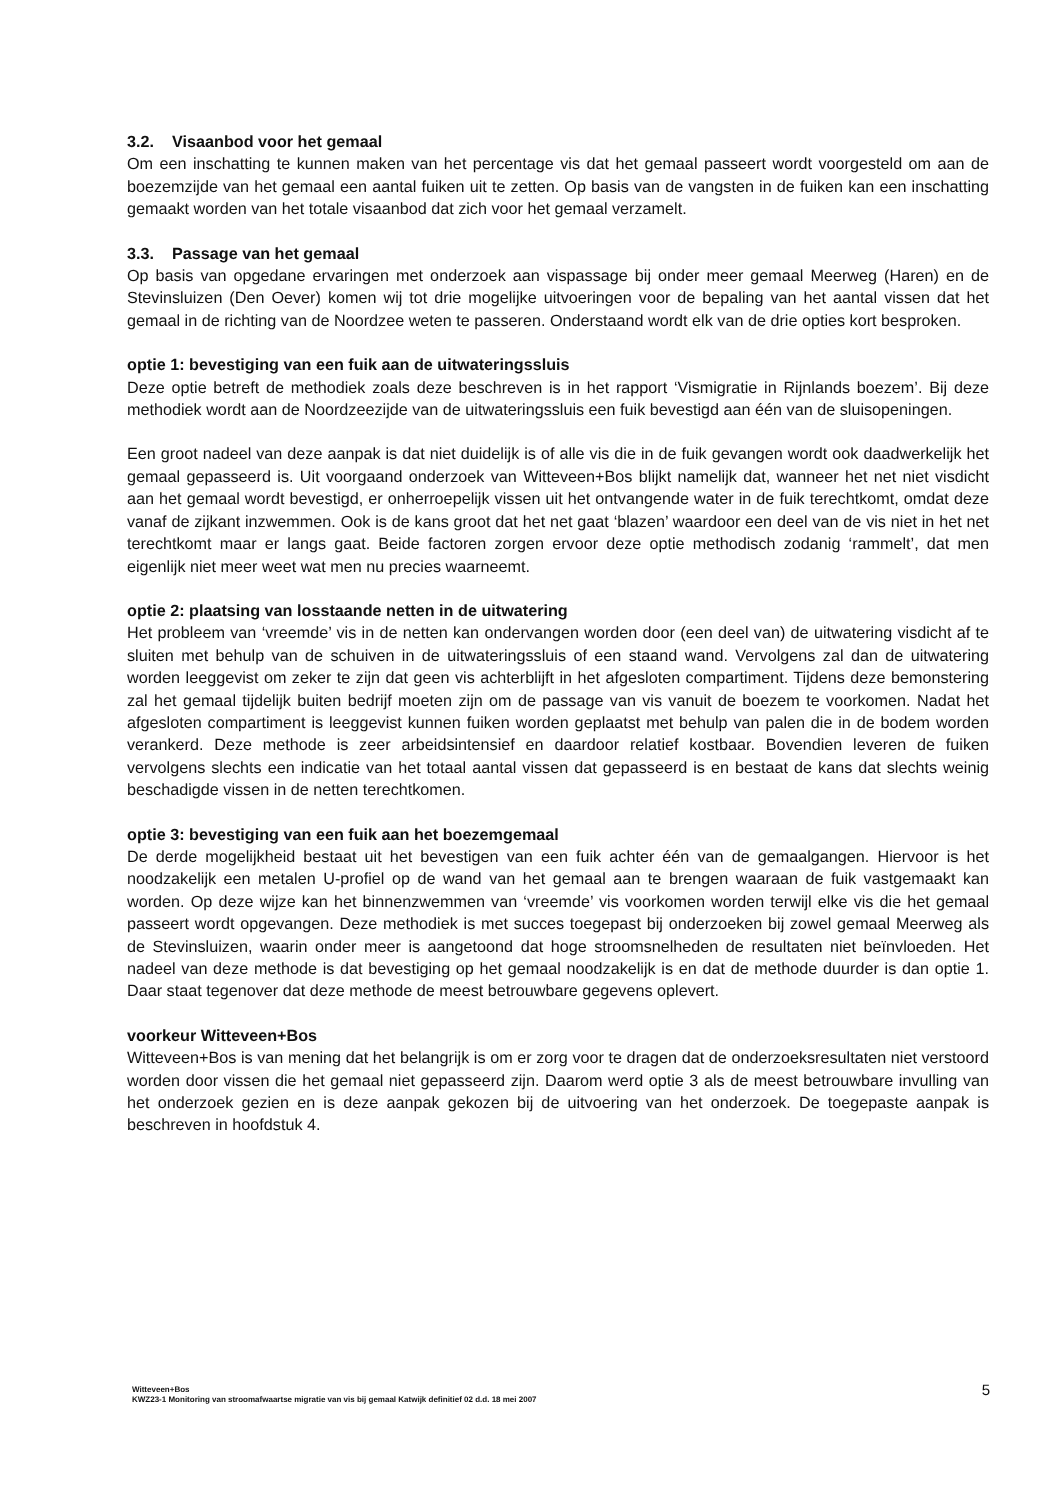3.2. Visaanbod voor het gemaal
Om een inschatting te kunnen maken van het percentage vis dat het gemaal passeert wordt voorgesteld om aan de boezemzijde van het gemaal een aantal fuiken uit te zetten. Op basis van de vangsten in de fuiken kan een inschatting gemaakt worden van het totale visaanbod dat zich voor het gemaal verzamelt.
3.3. Passage van het gemaal
Op basis van opgedane ervaringen met onderzoek aan vispassage bij onder meer gemaal Meerweg (Haren) en de Stevinsluizen (Den Oever) komen wij tot drie mogelijke uitvoeringen voor de bepaling van het aantal vissen dat het gemaal in de richting van de Noordzee weten te passeren. Onderstaand wordt elk van de drie opties kort besproken.
optie 1: bevestiging van een fuik aan de uitwateringssluis
Deze optie betreft de methodiek zoals deze beschreven is in het rapport ‘Vismigratie in Rijnlands boezem’. Bij deze methodiek wordt aan de Noordzeezijde van de uitwateringssluis een fuik bevestigd aan één van de sluisopeningen.
Een groot nadeel van deze aanpak is dat niet duidelijk is of alle vis die in de fuik gevangen wordt ook daadwerkelijk het gemaal gepasseerd is. Uit voorgaand onderzoek van Witteveen+Bos blijkt namelijk dat, wanneer het net niet visdicht aan het gemaal wordt bevestigd, er onherroepelijk vissen uit het ontvangende water in de fuik terechtkomt, omdat deze vanaf de zijkant inzwemmen. Ook is de kans groot dat het net gaat ‘blazen’ waardoor een deel van de vis niet in het net terechtkomt maar er langs gaat. Beide factoren zorgen ervoor deze optie methodisch zodanig ‘rammelt’, dat men eigenlijk niet meer weet wat men nu precies waarneemt.
optie 2: plaatsing van losstaande netten in de uitwatering
Het probleem van ‘vreemde’ vis in de netten kan ondervangen worden door (een deel van) de uitwatering visdicht af te sluiten met behulp van de schuiven in de uitwateringssluis of een staand wand. Vervolgens zal dan de uitwatering worden leeggevist om zeker te zijn dat geen vis achterblijft in het afgesloten compartiment. Tijdens deze bemonstering zal het gemaal tijdelijk buiten bedrijf moeten zijn om de passage van vis vanuit de boezem te voorkomen. Nadat het afgesloten compartiment is leeggevist kunnen fuiken worden geplaatst met behulp van palen die in de bodem worden verankerd. Deze methode is zeer arbeidsintensief en daardoor relatief kostbaar. Bovendien leveren de fuiken vervolgens slechts een indicatie van het totaal aantal vissen dat gepasseerd is en bestaat de kans dat slechts weinig beschadigde vissen in de netten terechtkomen.
optie 3: bevestiging van een fuik aan het boezemgemaal
De derde mogelijkheid bestaat uit het bevestigen van een fuik achter één van de gemaalgangen. Hiervoor is het noodzakelijk een metalen U-profiel op de wand van het gemaal aan te brengen waaraan de fuik vastgemaakt kan worden. Op deze wijze kan het binnenzwemmen van ‘vreemde’ vis voorkomen worden terwijl elke vis die het gemaal passeert wordt opgevangen. Deze methodiek is met succes toegepast bij onderzoeken bij zowel gemaal Meerweg als de Stevinsluizen, waarin onder meer is aangetoond dat hoge stroomsnelheden de resultaten niet beïnvloeden. Het nadeel van deze methode is dat bevestiging op het gemaal noodzakelijk is en dat de methode duurder is dan optie 1. Daar staat tegenover dat deze methode de meest betrouwbare gegevens oplevert.
voorkeur Witteveen+Bos
Witteveen+Bos is van mening dat het belangrijk is om er zorg voor te dragen dat de onderzoeksresultaten niet verstoord worden door vissen die het gemaal niet gepasseerd zijn. Daarom werd optie 3 als de meest betrouwbare invulling van het onderzoek gezien en is deze aanpak gekozen bij de uitvoering van het onderzoek. De toegepaste aanpak is beschreven in hoofdstuk 4.
Witteveen+Bos
KWZ23-1 Monitoring van stroomafwaartse migratie van vis bij gemaal Katwijk definitief 02 d.d. 18 mei 2007
5